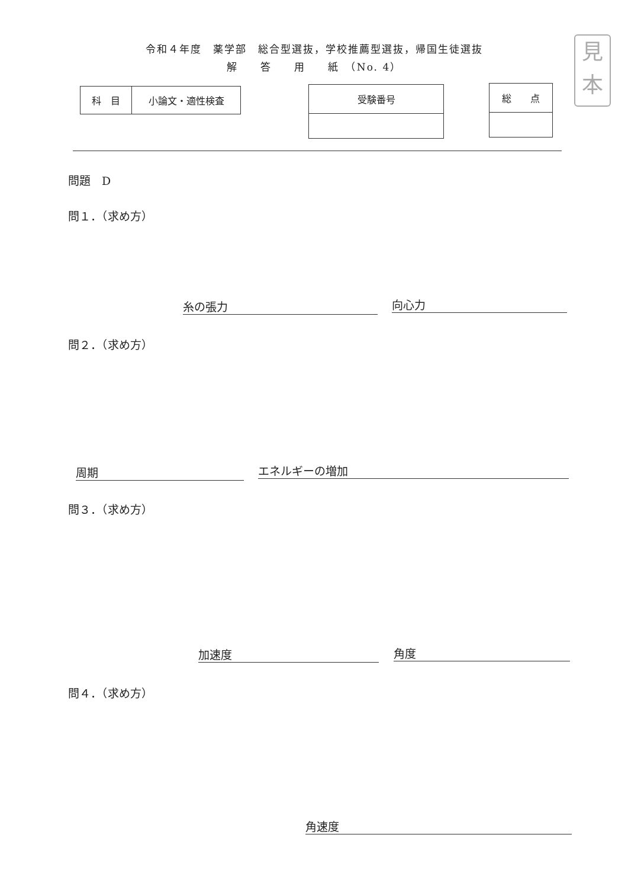令和４年度　薬学部　総合型選抜，学校推薦型選抜，帰国生徒選抜
解　　答　　用　　紙　（No. 4）
見
本
| 科 目 | 小論文・適性検査 |
| 受験番号 |
| 総 点 |
問題　D
問１．（求め方）
糸の張力 向心力
問２．（求め方）
周期 エネルギーの増加
問３．（求め方）
加速度 角度
問４．（求め方）
角速度